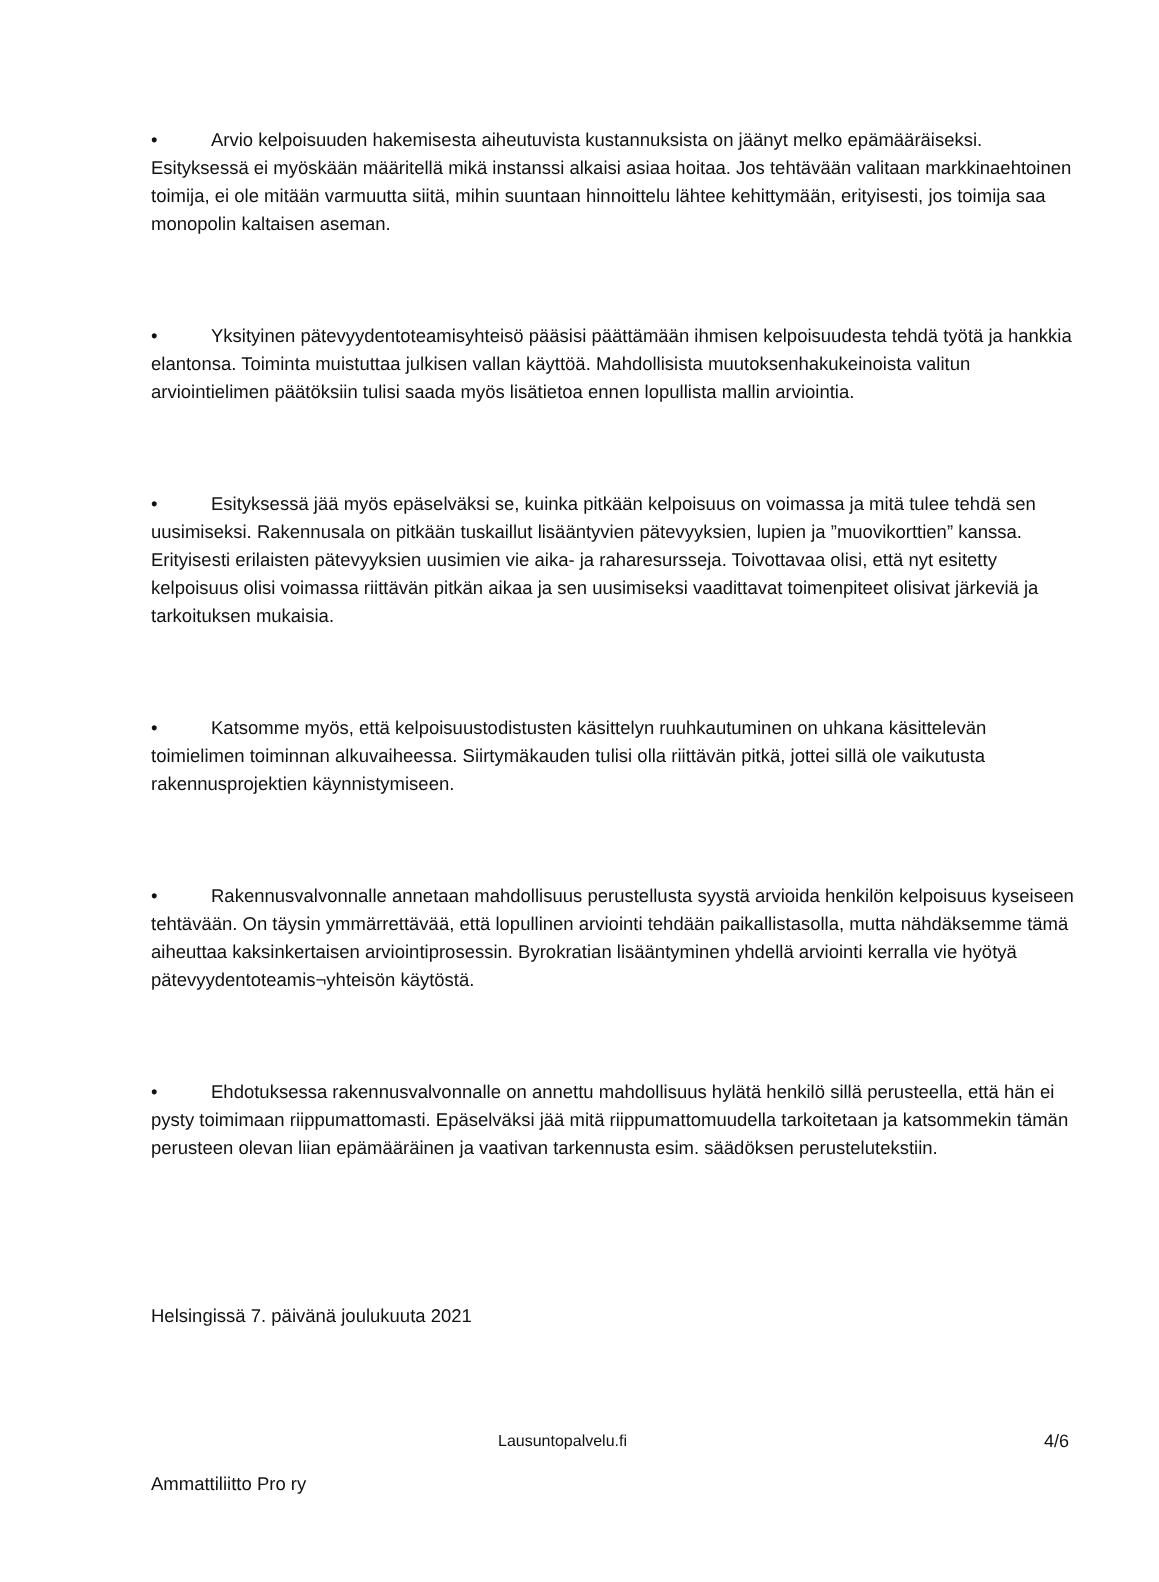• Arvio kelpoisuuden hakemisesta aiheutuvista kustannuksista on jäänyt melko epämääräiseksi. Esityksessä ei myöskään määritellä mikä instanssi alkaisi asiaa hoitaa. Jos tehtävään valitaan markkinaehtoinen toimija, ei ole mitään varmuutta siitä, mihin suuntaan hinnoittelu lähtee kehittymään, erityisesti, jos toimija saa monopolin kaltaisen aseman.
• Yksityinen pätevyydentoteamisyhteisö pääsisi päättämään ihmisen kelpoisuudesta tehdä työtä ja hankkia elantonsa. Toiminta muistuttaa julkisen vallan käyttöä. Mahdollisista muutoksenhakukeinoista valitun arviointielimen päätöksiin tulisi saada myös lisätietoa ennen lopullista mallin arviointia.
• Esityksessä jää myös epäselväksi se, kuinka pitkään kelpoisuus on voimassa ja mitä tulee tehdä sen uusimiseksi. Rakennusala on pitkään tuskaillut lisääntyvien pätevyyksien, lupien ja ”muovikorttien” kanssa. Erityisesti erilaisten pätevyyksien uusimien vie aika- ja raharesursseja. Toivottavaa olisi, että nyt esitetty kelpoisuus olisi voimassa riittävän pitkän aikaa ja sen uusimiseksi vaadittavat toimenpiteet olisivat järkeviä ja tarkoituksen mukaisia.
• Katsomme myös, että kelpoisuustodistusten käsittelyn ruuhkautuminen on uhkana käsittelevän toimielimen toiminnan alkuvaiheessa. Siirtymäkauden tulisi olla riittävän pitkä, jottei sillä ole vaikutusta rakennusprojektien käynnistymiseen.
• Rakennusvalvonnalle annetaan mahdollisuus perustellusta syystä arvioida henkilön kelpoisuus kyseiseen tehtävään. On täysin ymmärrettävää, että lopullinen arviointi tehdään paikallistasolla, mutta nähdäksemme tämä aiheuttaa kaksinkertaisen arviointiprosessin. Byrokratian lisääntyminen yhdellä arviointi kerralla vie hyötyä pätevyydentoteamis¬yhteisön käytöstä.
• Ehdotuksessa rakennusvalvonnalle on annettu mahdollisuus hylätä henkilö sillä perusteella, että hän ei pysty toimimaan riippumattomasti. Epäselväksi jää mitä riippumattomuudella tarkoitetaan ja katsommekin tämän perusteen olevan liian epämääräinen ja vaativan tarkennusta esim. säädöksen perustelutekstiin.
Helsingissä 7. päivänä joulukuuta 2021
Ammattiliitto Pro ry
Lausuntopalvelu.fi 4/6